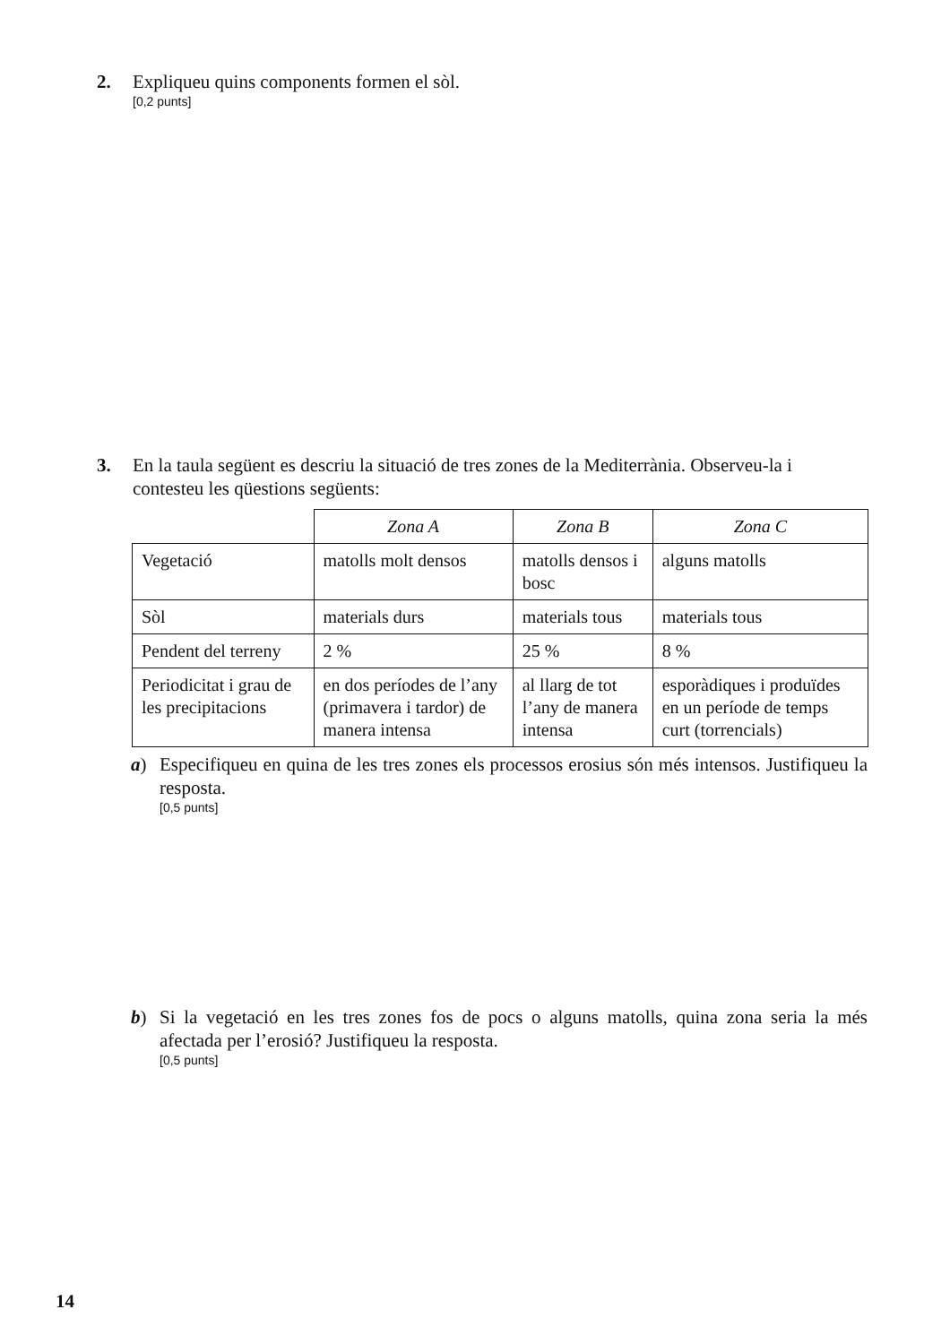2.
Expliqueu quins components formen el sòl.
[0,2 punts]
3.
En la taula següent es descriu la situació de tres zones de la Mediterrània. Observeu-la i contesteu les qüestions següents:
| | Zona A | Zona B | Zona C |
| Vegetació | matolls molt densos | matolls densos i bosc | alguns matolls |
| Sòl | materials durs | materials tous | materials tous |
| Pendent del terreny | 2 % | 25 % | 8 % |
| Periodicitat i grau de les precipitacions | en dos períodes de l’any (primavera i tardor) de manera intensa | al llarg de tot l’any de manera intensa | esporàdiques i produïdes en un període de temps curt (torrencials) |
a)
Especifiqueu en quina de les tres zones els processos erosius són més intensos. Justifiqueu la resposta.
[0,5 punts]
b)
Si la vegetació en les tres zones fos de pocs o alguns matolls, quina zona seria la més afectada per l’erosió? Justifiqueu la resposta.
[0,5 punts]
14